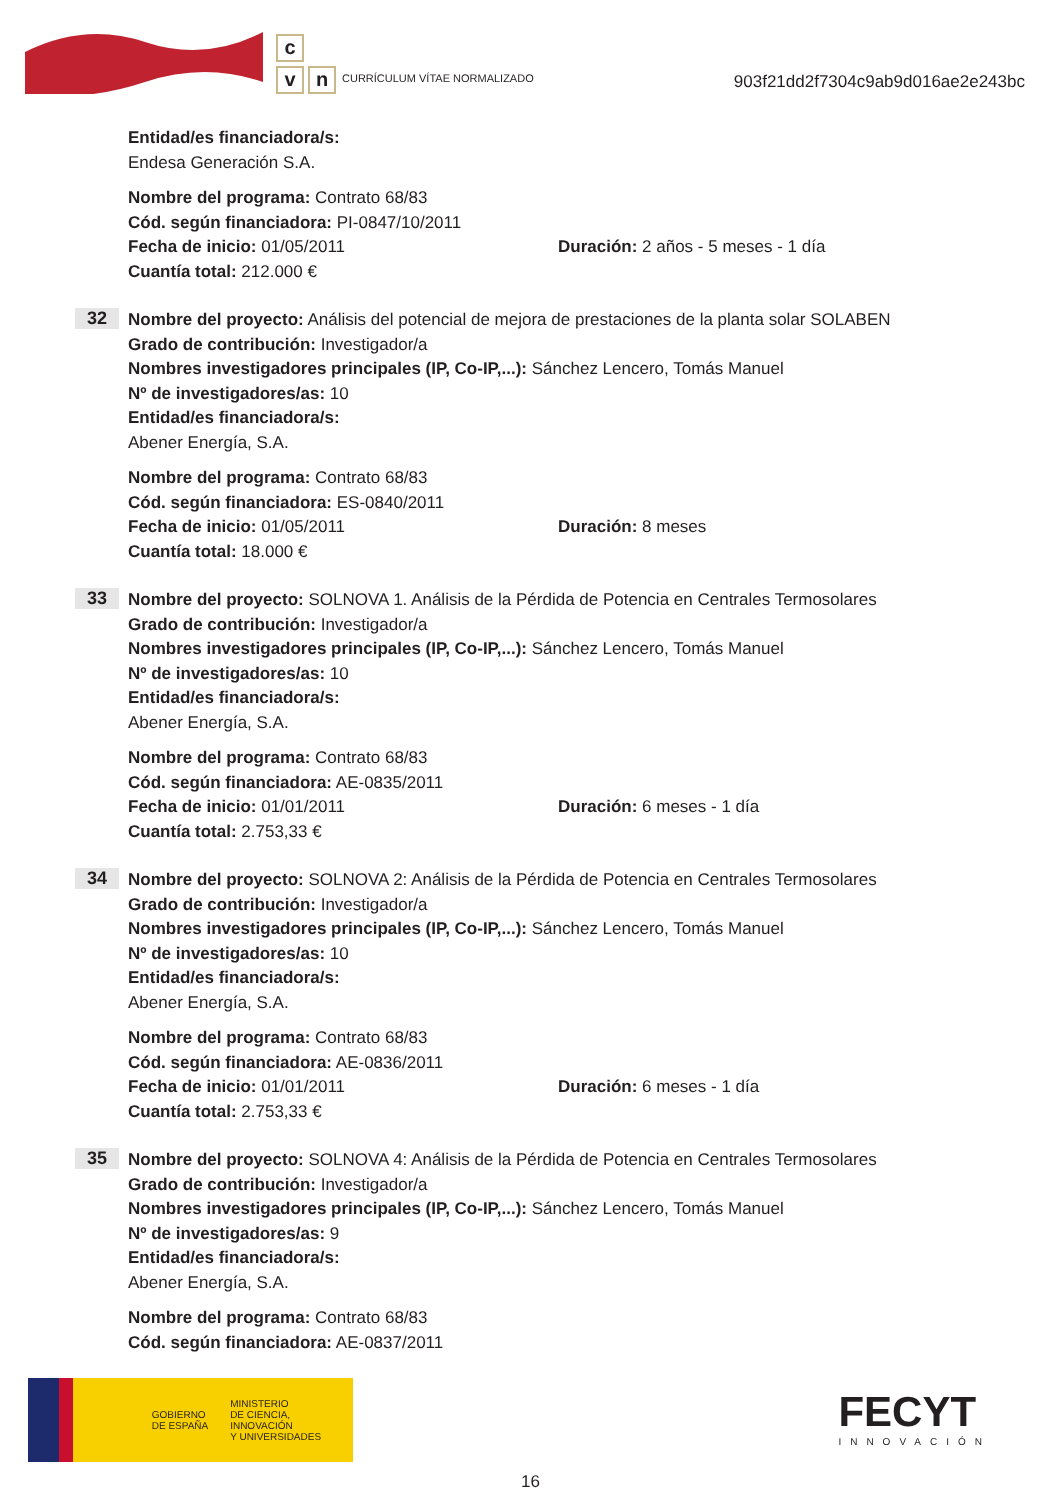c
v n
CURRÍCULUM VÍTAE NORMALIZADO
903f21dd2f7304c9ab9d016ae2e243bc
Entidad/es financiadora/s:
Endesa Generación S.A.
Nombre del programa: Contrato 68/83
Cód. según financiadora: PI-0847/10/2011
Fecha de inicio: 01/05/2011 Duración: 2 años - 5 meses - 1 día
Cuantía total: 212.000 €
32
Nombre del proyecto: Análisis del potencial de mejora de prestaciones de la planta solar SOLABEN
Grado de contribución: Investigador/a
Nombres investigadores principales (IP, Co-IP,...): Sánchez Lencero, Tomás Manuel
Nº de investigadores/as: 10
Entidad/es financiadora/s:
Abener Energía, S.A.
Nombre del programa: Contrato 68/83
Cód. según financiadora: ES-0840/2011
Fecha de inicio: 01/05/2011 Duración: 8 meses
Cuantía total: 18.000 €
33
Nombre del proyecto: SOLNOVA 1. Análisis de la Pérdida de Potencia en Centrales Termosolares
Grado de contribución: Investigador/a
Nombres investigadores principales (IP, Co-IP,...): Sánchez Lencero, Tomás Manuel
Nº de investigadores/as: 10
Entidad/es financiadora/s:
Abener Energía, S.A.
Nombre del programa: Contrato 68/83
Cód. según financiadora: AE-0835/2011
Fecha de inicio: 01/01/2011 Duración: 6 meses - 1 día
Cuantía total: 2.753,33 €
34
Nombre del proyecto: SOLNOVA 2: Análisis de la Pérdida de Potencia en Centrales Termosolares
Grado de contribución: Investigador/a
Nombres investigadores principales (IP, Co-IP,...): Sánchez Lencero, Tomás Manuel
Nº de investigadores/as: 10
Entidad/es financiadora/s:
Abener Energía, S.A.
Nombre del programa: Contrato 68/83
Cód. según financiadora: AE-0836/2011
Fecha de inicio: 01/01/2011 Duración: 6 meses - 1 día
Cuantía total: 2.753,33 €
35
Nombre del proyecto: SOLNOVA 4: Análisis de la Pérdida de Potencia en Centrales Termosolares
Grado de contribución: Investigador/a
Nombres investigadores principales (IP, Co-IP,...): Sánchez Lencero, Tomás Manuel
Nº de investigadores/as: 9
Entidad/es financiadora/s:
Abener Energía, S.A.
Nombre del programa: Contrato 68/83
Cód. según financiadora: AE-0837/2011
GOBIERNO
DE ESPAÑA
MINISTERIO
DE CIENCIA, INNOVACIÓN
Y UNIVERSIDADES
FECYT
INNOVACIÓN
16